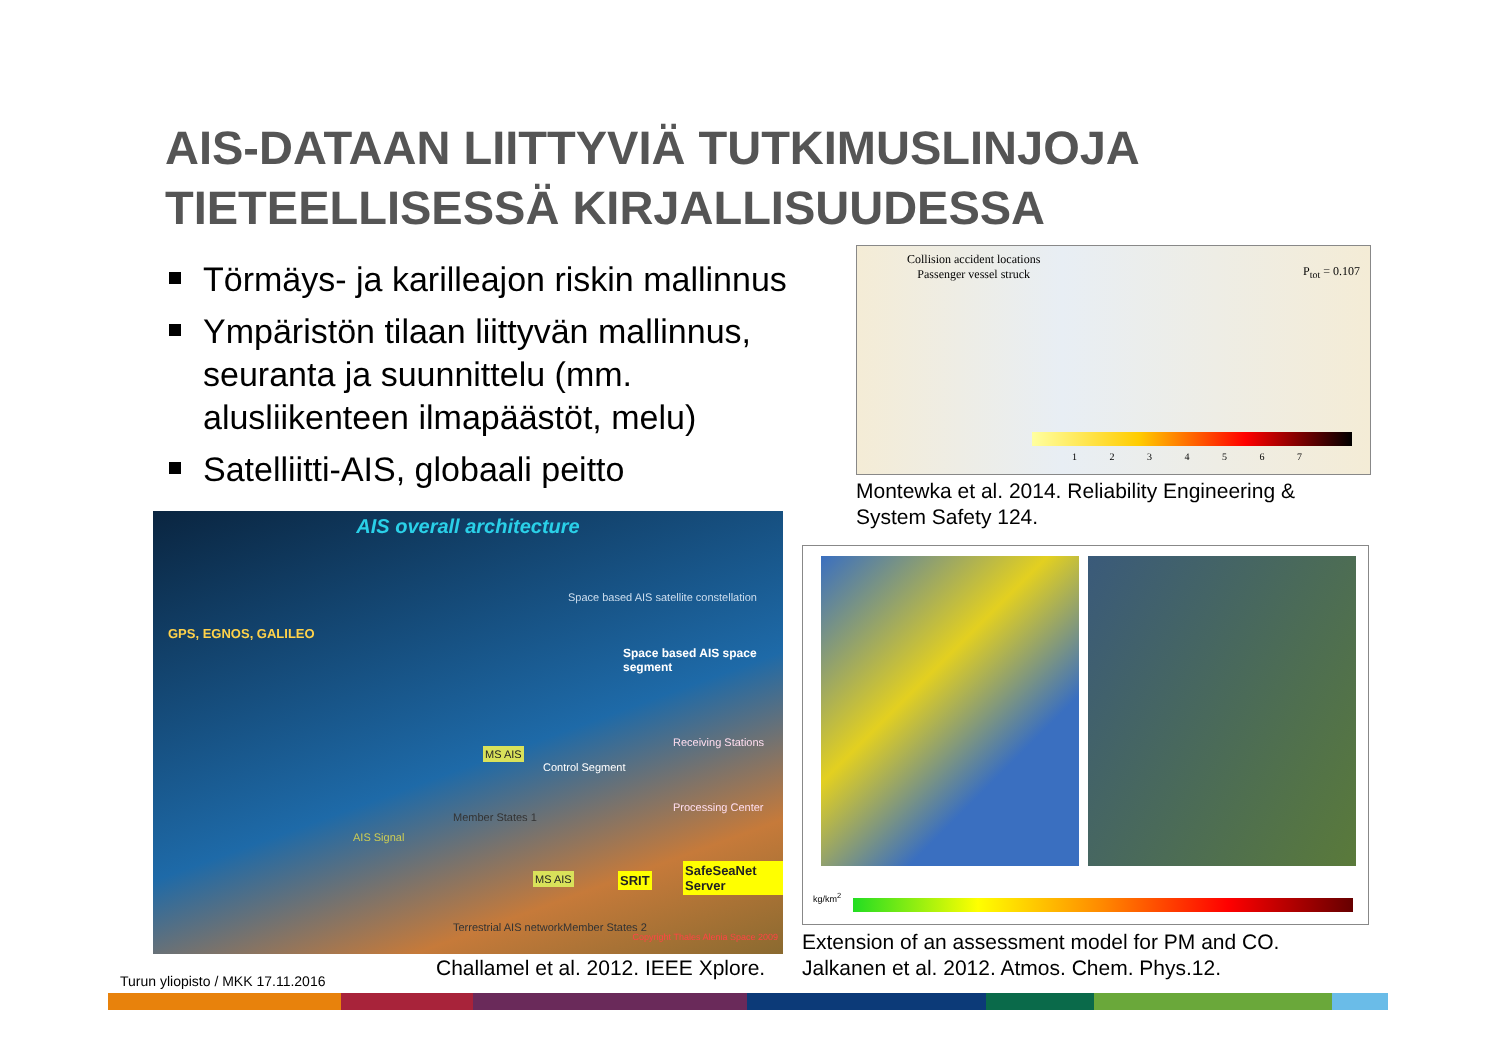AIS-DATAAN LIITTYVIÄ TUTKIMUSLINJOJA
TIETEELLISESSÄ KIRJALLISUUDESSA
Törmäys- ja karilleajon riskin mallinnus
Ympäristön tilaan liittyvän mallinnus, seuranta ja suunnittelu (mm. alusliikenteen ilmapäästöt, melu)
Satelliitti-AIS, globaali peitto
Collision accident locations
Passenger vessel struck
P<sub>tot</sub> = 0.107
1 2 3 4 5 6 7
Montewka et al. 2014. Reliability Engineering &
System Safety 124.
AIS overall architecture
GPS, EGNOS, GALILEO
Space based AIS satellite constellation
Space based AIS space segment
Control Segment
Receiving Stations
Processing Center
MS AIS
MS AIS SRIT
SafeSeaNet Server
AIS Signal
Member States 1
Terrestrial AIS network Member States 2
Copyright Thales Alenia Space 2009
Challamel et al. 2012. IEEE Xplore.
kg/km<sup>2</sup>
Extension of an assessment model for PM and CO.
Jalkanen et al. 2012. Atmos. Chem. Phys.12.
Turun yliopisto / MKK 17.11.2016